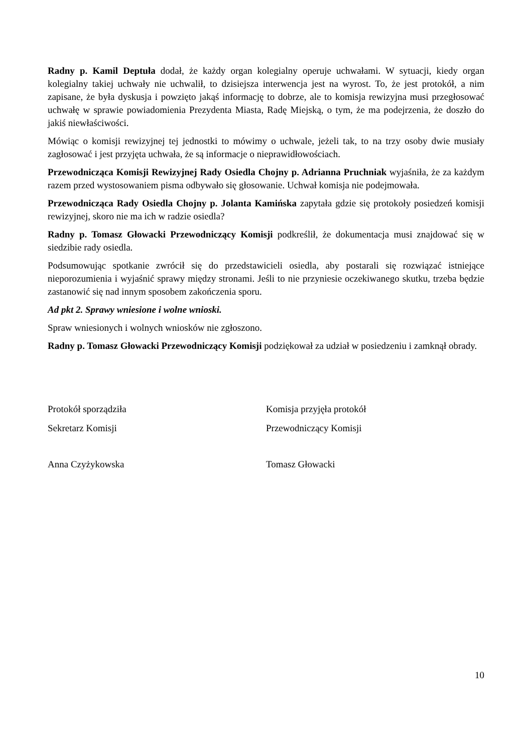Radny p. Kamil Deptuła dodał, że każdy organ kolegialny operuje uchwałami. W sytuacji, kiedy organ kolegialny takiej uchwały nie uchwalił, to dzisiejsza interwencja jest na wyrost. To, że jest protokół, a nim zapisane, że była dyskusja i powzięto jakąś informację to dobrze, ale to komisja rewizyjna musi przegłosować uchwałę w sprawie powiadomienia Prezydenta Miasta, Radę Miejską, o tym, że ma podejrzenia, że doszło do jakiś niewłaściwości.
Mówiąc o komisji rewizyjnej tej jednostki to mówimy o uchwale, jeżeli tak, to na trzy osoby dwie musiały zagłosować i jest przyjęta uchwała, że są informacje o nieprawidłowościach.
Przewodnicząca Komisji Rewizyjnej Rady Osiedla Chojny p. Adrianna Pruchniak wyjaśniła, że za każdym razem przed wystosowaniem pisma odbywało się głosowanie. Uchwał komisja nie podejmowała.
Przewodnicząca Rady Osiedla Chojny p. Jolanta Kamińska zapytała gdzie się protokoły posiedzeń komisji rewizyjnej, skoro nie ma ich w radzie osiedla?
Radny p. Tomasz Głowacki Przewodniczący Komisji podkreślił, że dokumentacja musi znajdować się w siedzibie rady osiedla.
Podsumowując spotkanie zwrócił się do przedstawicieli osiedla, aby postarali się rozwiązać istniejące nieporozumienia i wyjaśnić sprawy między stronami. Jeśli to nie przyniesie oczekiwanego skutku, trzeba będzie zastanowić się nad innym sposobem zakończenia sporu.
Ad pkt 2. Sprawy wniesione i wolne wnioski.
Spraw wniesionych i wolnych wniosków nie zgłoszono.
Radny p. Tomasz Głowacki Przewodniczący Komisji podziękował za udział w posiedzeniu i zamknął obrady.
Protokół sporządziła Komisja przyjęła protokół
Sekretarz Komisji Przewodniczący Komisji
Anna Czyżykowska Tomasz Głowacki
10